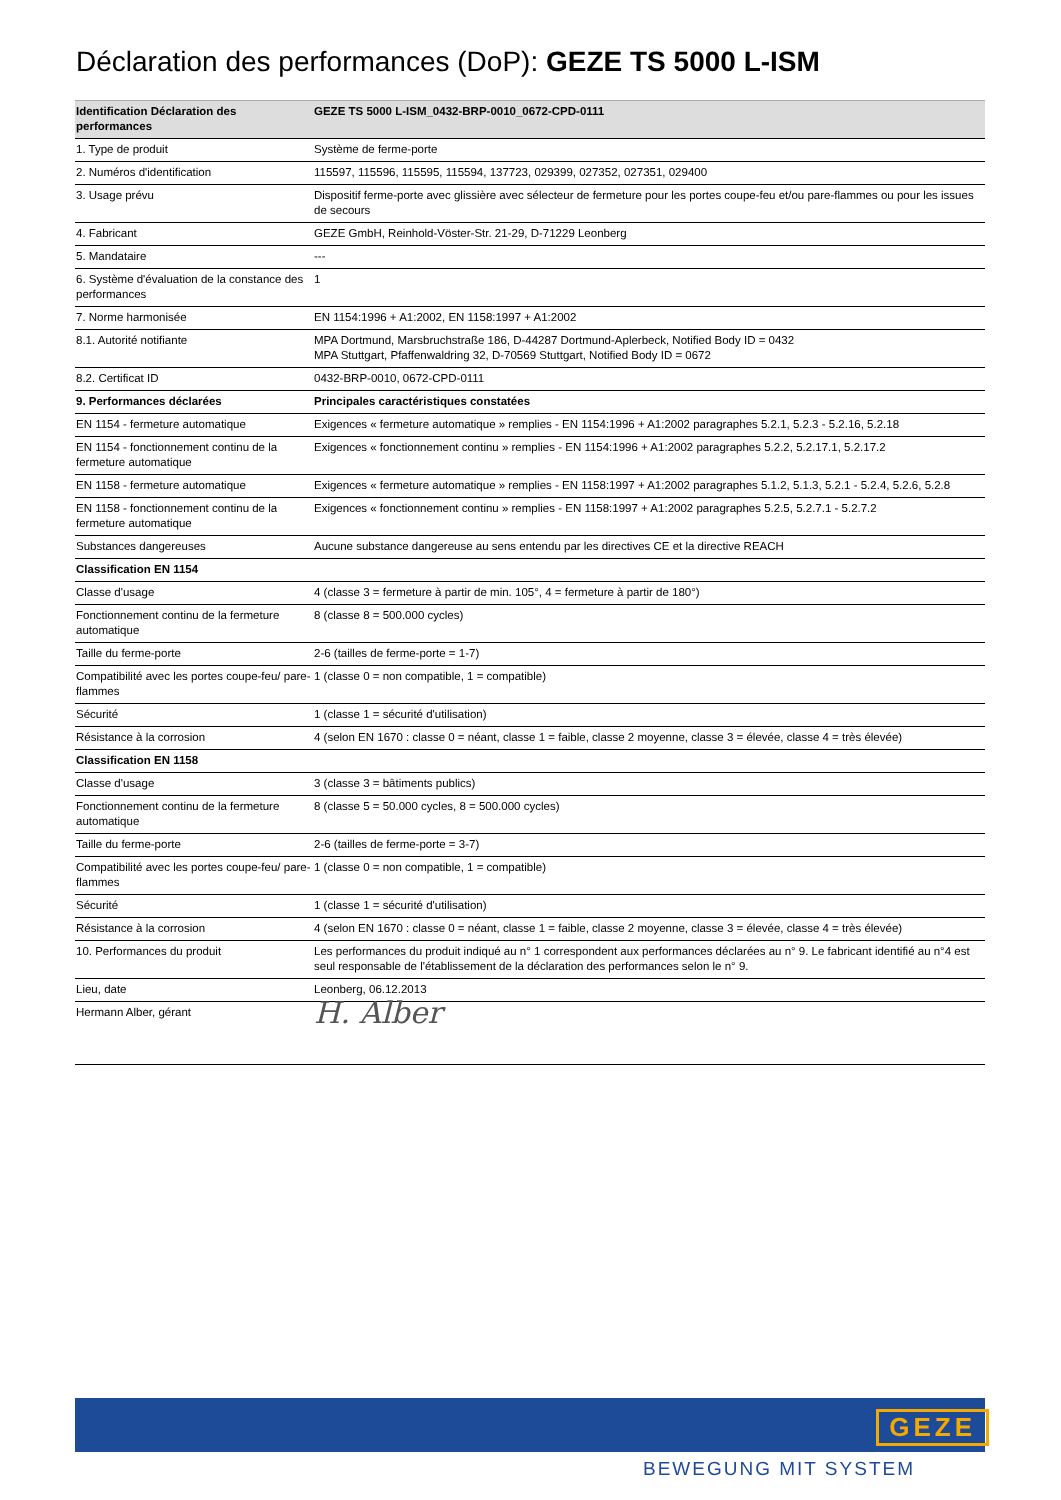Déclaration des performances (DoP): GEZE TS 5000 L-ISM
| Identification Déclaration des performances | GEZE TS 5000 L-ISM_0432-BRP-0010_0672-CPD-0111 |
| --- | --- |
| 1. Type de produit | Système de ferme-porte |
| 2. Numéros d'identification | 115597, 115596, 115595, 115594, 137723, 029399, 027352, 027351, 029400 |
| 3. Usage prévu | Dispositif ferme-porte avec glissière avec sélecteur de fermeture pour les portes coupe-feu et/ou pare-flammes ou pour les issues de secours |
| 4. Fabricant | GEZE GmbH, Reinhold-Vöster-Str. 21-29, D-71229 Leonberg |
| 5. Mandataire | --- |
| 6. Système d'évaluation de la constance des performances | 1 |
| 7. Norme harmonisée | EN 1154:1996 + A1:2002, EN 1158:1997 + A1:2002 |
| 8.1. Autorité notifiante | MPA Dortmund, Marsbruchstraße 186, D-44287 Dortmund-Aplerbeck, Notified Body ID = 0432 MPA Stuttgart, Pfaffenwaldring 32, D-70569 Stuttgart, Notified Body ID = 0672 |
| 8.2. Certificat ID | 0432-BRP-0010, 0672-CPD-0111 |
| 9. Performances déclarées | Principales caractéristiques constatées |
| EN 1154 - fermeture automatique | Exigences « fermeture automatique » remplies - EN 1154:1996 + A1:2002 paragraphes 5.2.1, 5.2.3 - 5.2.16, 5.2.18 |
| EN 1154 - fonctionnement continu de la fermeture automatique | Exigences « fonctionnement continu » remplies - EN 1154:1996 + A1:2002 paragraphes 5.2.2, 5.2.17.1, 5.2.17.2 |
| EN 1158 - fermeture automatique | Exigences « fermeture automatique » remplies - EN 1158:1997 + A1:2002 paragraphes 5.1.2, 5.1.3, 5.2.1 - 5.2.4, 5.2.6, 5.2.8 |
| EN 1158 - fonctionnement continu de la fermeture automatique | Exigences « fonctionnement continu » remplies - EN 1158:1997 + A1:2002 paragraphes 5.2.5, 5.2.7.1 - 5.2.7.2 |
| Substances dangereuses | Aucune substance dangereuse au sens entendu par les directives CE et la directive REACH |
| Classification EN 1154 | |
| Classe d'usage | 4 (classe 3 = fermeture à partir de min. 105°, 4 = fermeture à partir de 180°) |
| Fonctionnement continu de la fermeture automatique | 8 (classe 8 = 500.000 cycles) |
| Taille du ferme-porte | 2-6 (tailles de ferme-porte = 1-7) |
| Compatibilité avec les portes coupe-feu/ pare-flammes | 1 (classe 0 = non compatible, 1 = compatible) |
| Sécurité | 1 (classe 1 = sécurité d'utilisation) |
| Résistance à la corrosion | 4 (selon EN 1670 : classe 0 = néant, classe 1 = faible, classe 2 moyenne, classe 3 = élevée, classe 4 = très élevée) |
| Classification EN 1158 | |
| Classe d'usage | 3 (classe 3 = bâtiments publics) |
| Fonctionnement continu de la fermeture automatique | 8 (classe 5 = 50.000 cycles, 8 = 500.000 cycles) |
| Taille du ferme-porte | 2-6 (tailles de ferme-porte = 3-7) |
| Compatibilité avec les portes coupe-feu/ pare-flammes | 1 (classe 0 = non compatible, 1 = compatible) |
| Sécurité | 1 (classe 1 = sécurité d'utilisation) |
| Résistance à la corrosion | 4 (selon EN 1670 : classe 0 = néant, classe 1 = faible, classe 2 moyenne, classe 3 = élevée, classe 4 = très élevée) |
| 10. Performances du produit | Les performances du produit indiqué au n° 1 correspondent aux performances déclarées au n° 9. Le fabricant identifié au n°4 est seul responsable de l'établissement de la déclaration des performances selon le n° 9. |
| Lieu, date | Leonberg, 06.12.2013 |
| Hermann Alber, gérant | H. Alber |
GEZE
BEWEGUNG MIT SYSTEM